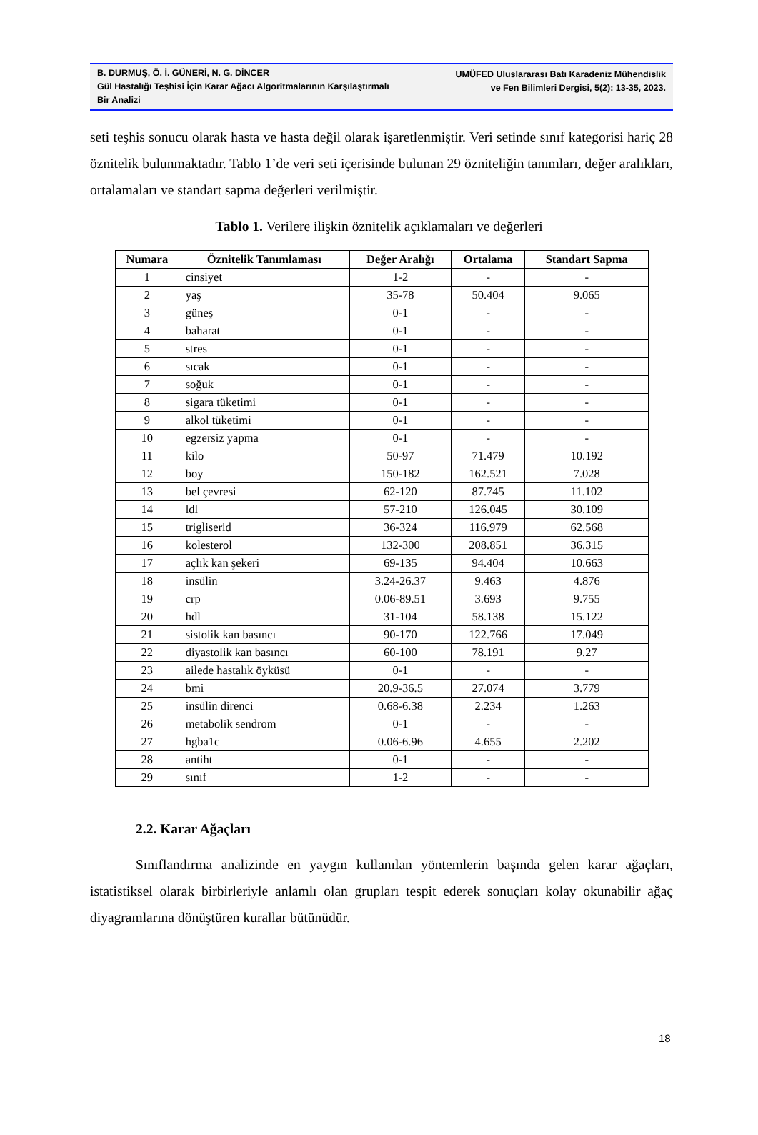B. DURMUŞ, Ö. İ. GÜNERİ, N. G. DİNCER
Gül Hastalığı Teşhisi İçin Karar Ağacı Algoritmalarının Karşılaştırmalı Bir Analizi
UMÜFED Uluslararası Batı Karadeniz Mühendislik
ve Fen Bilimleri Dergisi, 5(2): 13-35, 2023.
seti teşhis sonucu olarak hasta ve hasta değil olarak işaretlenmiştir. Veri setinde sınıf kategorisi hariç 28 öznitelik bulunmaktadır. Tablo 1’de veri seti içerisinde bulunan 29 özniteliğin tanımları, değer aralıkları, ortalamaları ve standart sapma değerleri verilmiştir.
Tablo 1. Verilere ilişkin öznitelik açıklamaları ve değerleri
| Numara | Öznitelik Tanımlaması | Değer Aralığı | Ortalama | Standart Sapma |
| --- | --- | --- | --- | --- |
| 1 | cinsiyet | 1-2 | - | - |
| 2 | yaş | 35-78 | 50.404 | 9.065 |
| 3 | güneş | 0-1 | - | - |
| 4 | baharat | 0-1 | - | - |
| 5 | stres | 0-1 | - | - |
| 6 | sıcak | 0-1 | - | - |
| 7 | soğuk | 0-1 | - | - |
| 8 | sigara tüketimi | 0-1 | - | - |
| 9 | alkol tüketimi | 0-1 | - | - |
| 10 | egzersiz yapma | 0-1 | - | - |
| 11 | kilo | 50-97 | 71.479 | 10.192 |
| 12 | boy | 150-182 | 162.521 | 7.028 |
| 13 | bel çevresi | 62-120 | 87.745 | 11.102 |
| 14 | ldl | 57-210 | 126.045 | 30.109 |
| 15 | trigliserid | 36-324 | 116.979 | 62.568 |
| 16 | kolesterol | 132-300 | 208.851 | 36.315 |
| 17 | açlık kan şekeri | 69-135 | 94.404 | 10.663 |
| 18 | insülin | 3.24-26.37 | 9.463 | 4.876 |
| 19 | crp | 0.06-89.51 | 3.693 | 9.755 |
| 20 | hdl | 31-104 | 58.138 | 15.122 |
| 21 | sistolik kan basıncı | 90-170 | 122.766 | 17.049 |
| 22 | diyastolik kan basıncı | 60-100 | 78.191 | 9.27 |
| 23 | ailede hastalık öyküsü | 0-1 | - | - |
| 24 | bmi | 20.9-36.5 | 27.074 | 3.779 |
| 25 | insülin direnci | 0.68-6.38 | 2.234 | 1.263 |
| 26 | metabolik sendrom | 0-1 | - | - |
| 27 | hgba1c | 0.06-6.96 | 4.655 | 2.202 |
| 28 | antiht | 0-1 | - | - |
| 29 | sınıf | 1-2 | - | - |
2.2. Karar Ağaçları
Sınıflandırma analizinde en yaygın kullanılan yöntemlerin başında gelen karar ağaçları, istatistiksel olarak birbirleriyle anlamlı olan grupları tespit ederek sonuçları kolay okunabilir ağaç diyagramlarına dönüştüren kurallar bütünüdür.
18